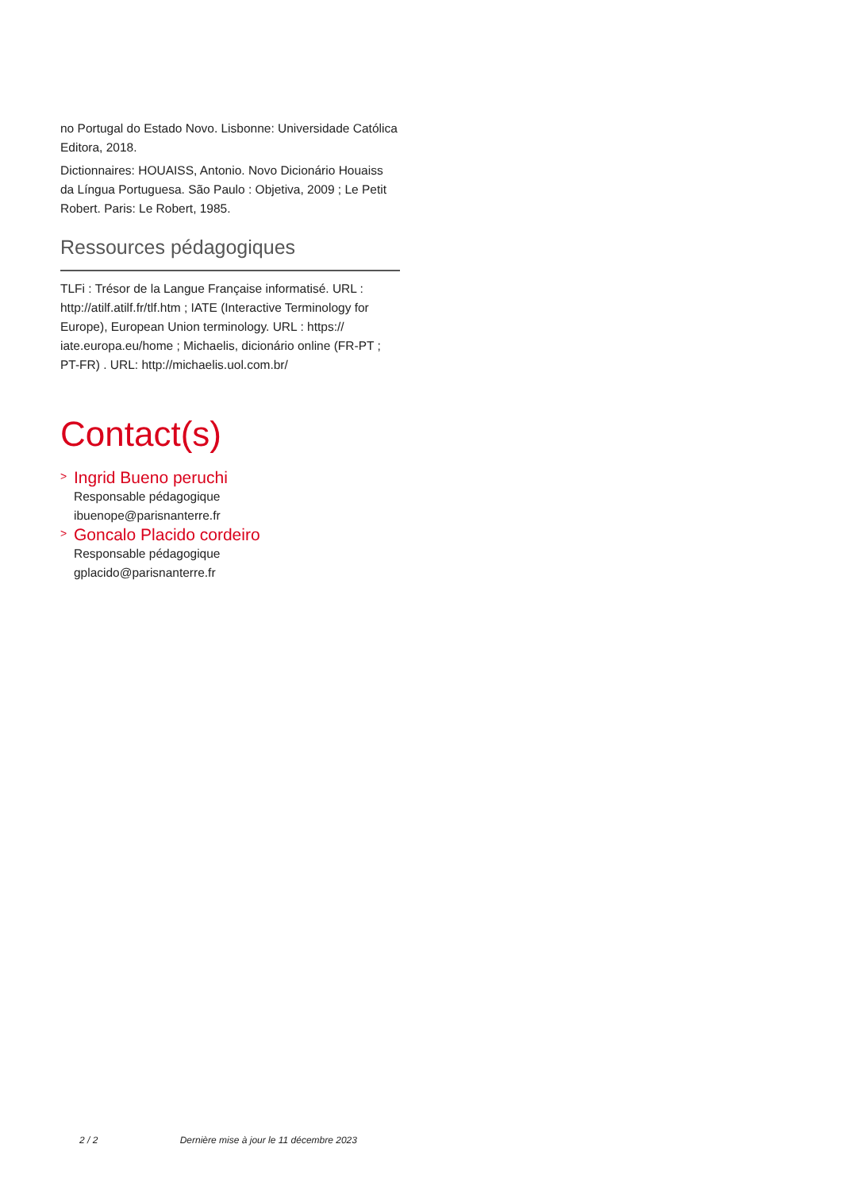no Portugal do Estado Novo. Lisbonne: Universidade Católica Editora, 2018.
Dictionnaires: HOUAISS, Antonio. Novo Dicionário Houaiss da Língua Portuguesa. São Paulo : Objetiva, 2009 ; Le Petit Robert. Paris: Le Robert, 1985.
Ressources pédagogiques
TLFi : Trésor de la Langue Française informatisé. URL : http://atilf.atilf.fr/tlf.htm ; IATE (Interactive Terminology for Europe), European Union terminology. URL : https:// iate.europa.eu/home ; Michaelis, dicionário online (FR-PT ; PT-FR) . URL: http://michaelis.uol.com.br/
Contact(s)
> Ingrid Bueno peruchi
Responsable pédagogique
ibuenope@parisnanterre.fr
> Goncalo Placido cordeiro
Responsable pédagogique
gplacido@parisnanterre.fr
2 / 2 Dernière mise à jour le 11 décembre 2023